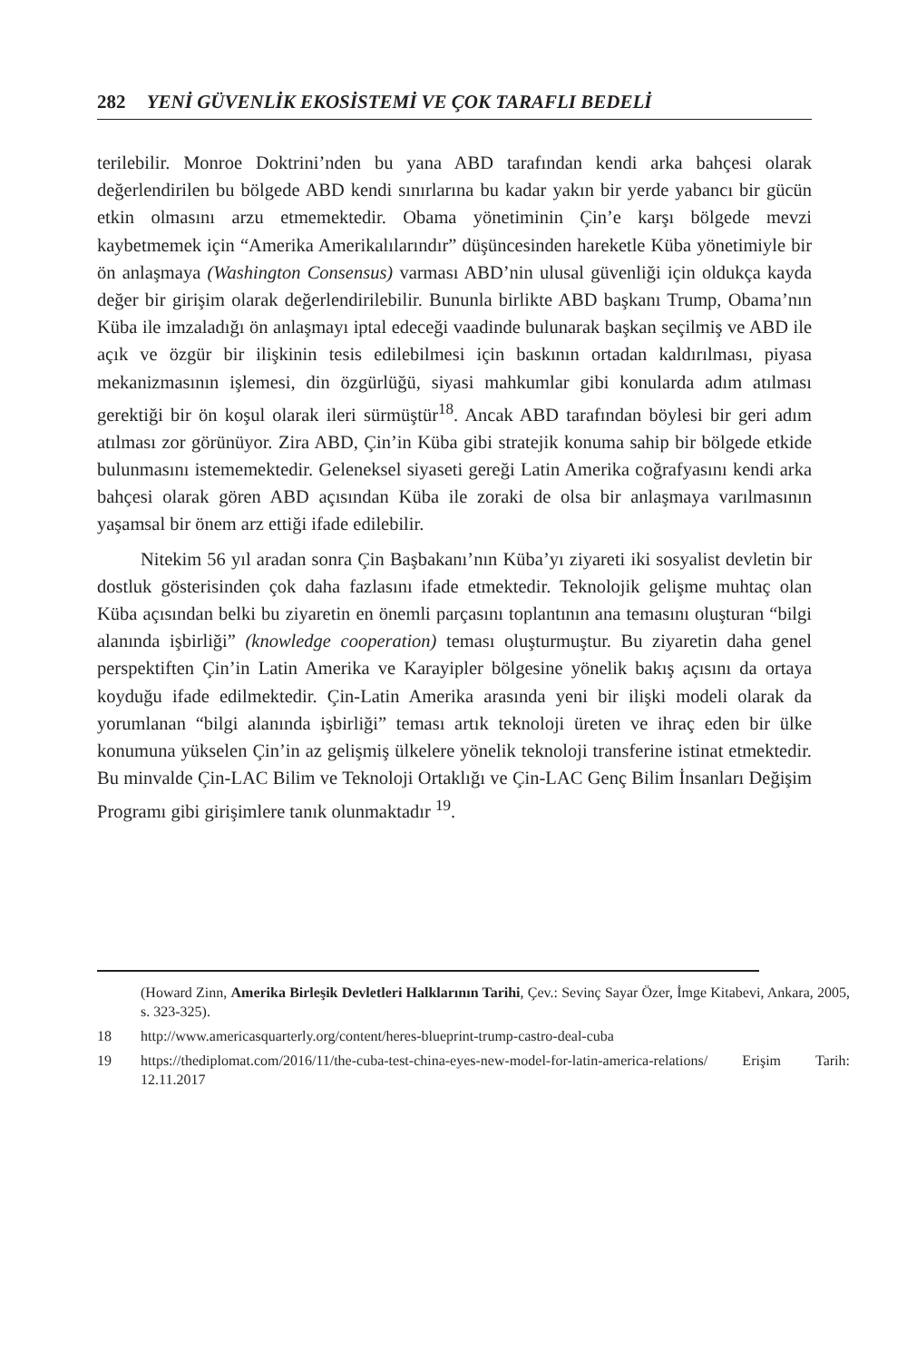282 YENİ GÜVENLİK EKOSİSTEMİ VE ÇOK TARAFLI BEDELİ
terilebilir. Monroe Doktrini’nden bu yana ABD tarafından kendi arka bahçesi olarak değerlendirilen bu bölgede ABD kendi sınırlarına bu kadar yakın bir yerde yabancı bir gücün etkin olmasını arzu etmemektedir. Obama yönetiminin Çin’e karşı bölgede mevzi kaybetmemek için “Amerika Amerikalılarındır” düşüncesinden hareketle Küba yönetimiyle bir ön anlaşmaya (Washington Consensus) varması ABD’nin ulusal güvenliği için oldukça kayda değer bir girişim olarak değerlendirilebilir. Bununla birlikte ABD başkanı Trump, Obama’nın Küba ile imzaladığı ön anlaşmayı iptal edeceği vaadinde bulunarak başkan seçilmiş ve ABD ile açık ve özgür bir ilişkinin tesis edilebilmesi için baskının ortadan kaldırılması, piyasa mekanizmasının işlemesi, din özgürlüğü, siyasi mahkumlar gibi konularda adım atılması gerektiği bir ön koşul olarak ileri sürmüştür<sup>18</sup>. Ancak ABD tarafından böylesi bir geri adım atılması zor görünüyor. Zira ABD, Çin’in Küba gibi stratejik konuma sahip bir bölgede etkide bulunmasını istememektedir. Geleneksel siyaseti gereği Latin Amerika coğrafyasını kendi arka bahçesi olarak gören ABD açısından Küba ile zoraki de olsa bir anlaşmaya varılmasının yaşamsal bir önem arz ettiği ifade edilebilir.
Nitekim 56 yıl aradan sonra Çin Başbakanı’nın Küba’yı ziyareti iki sosyalist devletin bir dostluk gösterisinden çok daha fazlasını ifade etmektedir. Teknolojik gelişme muhtaç olan Küba açısından belki bu ziyaretin en önemli parçasını toplantının ana temasını oluşturan “bilgi alanında işbirliği” (knowledge cooperation) teması oluşturmuştur. Bu ziyaretin daha genel perspektiften Çin’in Latin Amerika ve Karayipler bölgesine yönelik bakış açısını da ortaya koyduğu ifade edilmektedir. Çin-Latin Amerika arasında yeni bir ilişki modeli olarak da yorumlanan “bilgi alanında işbirliği” teması artık teknoloji üreten ve ihraç eden bir ülke konumuna yükselen Çin’in az gelişmiş ülkelere yönelik teknoloji transferine istinat etmektedir. Bu minvalde Çin-LAC Bilim ve Teknoloji Ortaklığı ve Çin-LAC Genç Bilim İnsanları Değişim Programı gibi girişimlere tanık olunmaktadır <sup>19</sup>.
(Howard Zinn, Amerika Birleşik Devletleri Halklarının Tarihi, Çev.: Sevinç Sayar Özer, İmge Kitabevi, Ankara, 2005, s. 323-325).
18 http://www.americasquarterly.org/content/heres-blueprint-trump-castro-deal-cuba
19 https://thediplomat.com/2016/11/the-cuba-test-china-eyes-new-model-for-latin-america-relations/ Erişim Tarih: 12.11.2017